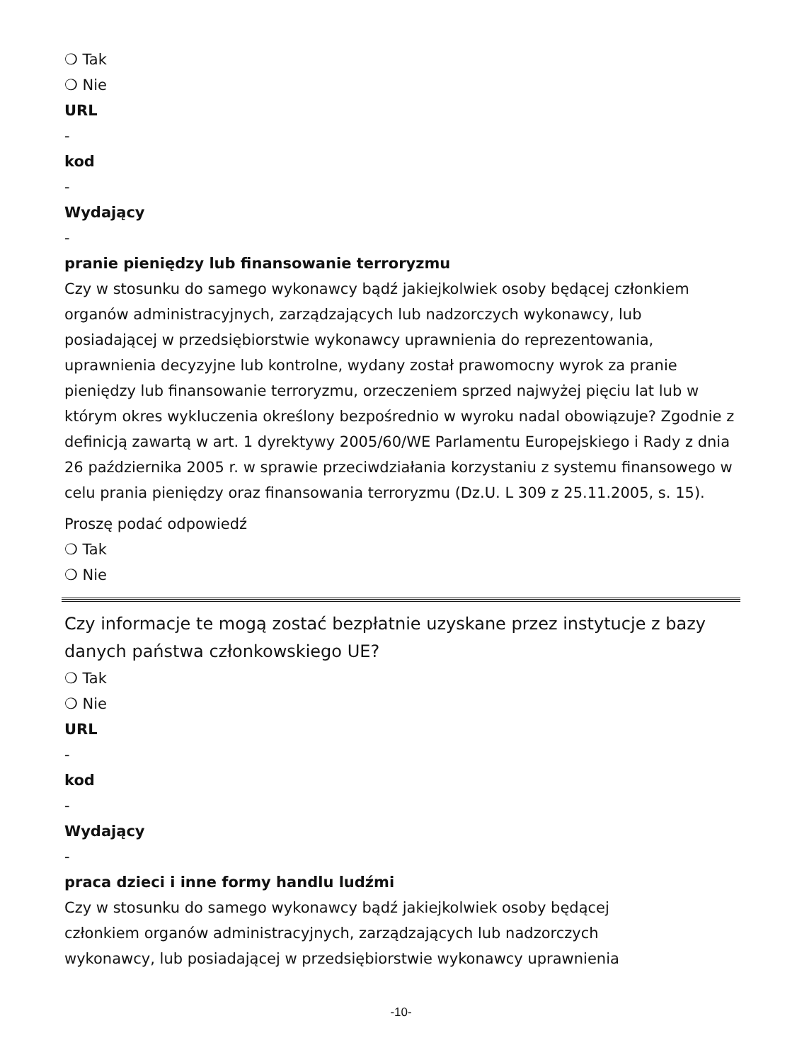❍ Tak
❍ Nie
URL
-
kod
-
Wydający
-
pranie pieniędzy lub finansowanie terroryzmu
Czy w stosunku do samego wykonawcy bądź jakiejkolwiek osoby będącej członkiem organów administracyjnych, zarządzających lub nadzorczych wykonawcy, lub posiadającej w przedsiębiorstwie wykonawcy uprawnienia do reprezentowania, uprawnienia decyzyjne lub kontrolne, wydany został prawomocny wyrok za pranie pieniędzy lub finansowanie terroryzmu, orzeczeniem sprzed najwyżej pięciu lat lub w którym okres wykluczenia określony bezpośrednio w wyroku nadal obowiązuje? Zgodnie z definicją zawartą w art. 1 dyrektywy 2005/60/WE Parlamentu Europejskiego i Rady z dnia 26 października 2005 r. w sprawie przeciwdziałania korzystaniu z systemu finansowego w celu prania pieniędzy oraz finansowania terroryzmu (Dz.U. L 309 z 25.11.2005, s. 15).
Proszę podać odpowiedź
❍ Tak
❍ Nie
Czy informacje te mogą zostać bezpłatnie uzyskane przez instytucje z bazy danych państwa członkowskiego UE?
❍ Tak
❍ Nie
URL
-
kod
-
Wydający
-
praca dzieci i inne formy handlu ludźmi
Czy w stosunku do samego wykonawcy bądź jakiejkolwiek osoby będącej
członkiem organów administracyjnych, zarządzających lub nadzorczych
wykonawcy, lub posiadającej w przedsiębiorstwie wykonawcy uprawnienia
-10-